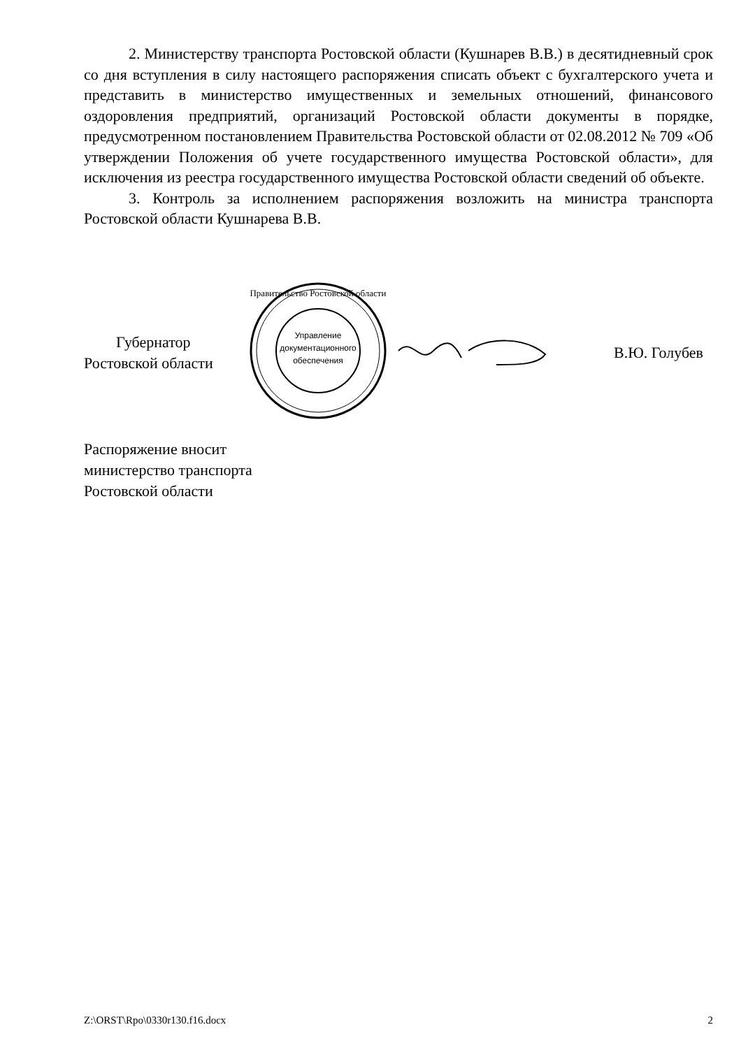2. Министерству транспорта Ростовской области (Кушнарев В.В.) в десятидневный срок со дня вступления в силу настоящего распоряжения списать объект с бухгалтерского учета и представить в министерство имущественных и земельных отношений, финансового оздоровления предприятий, организаций Ростовской области документы в порядке, предусмотренном постановлением Правительства Ростовской области от 02.08.2012 № 709 «Об утверждении Положения об учете государственного имущества Ростовской области», для исключения из реестра государственного имущества Ростовской области сведений об объекте.
3. Контроль за исполнением распоряжения возложить на министра транспорта Ростовской области Кушнарева В.В.
Губернатор
Ростовской области
Управление
документационного
обеспечения
Правительство Ростовской области
В.Ю. Голубев
Распоряжение вносит
министерство транспорта
Ростовской области
Z:\ORST\Rpo\0330r130.f16.docx 2